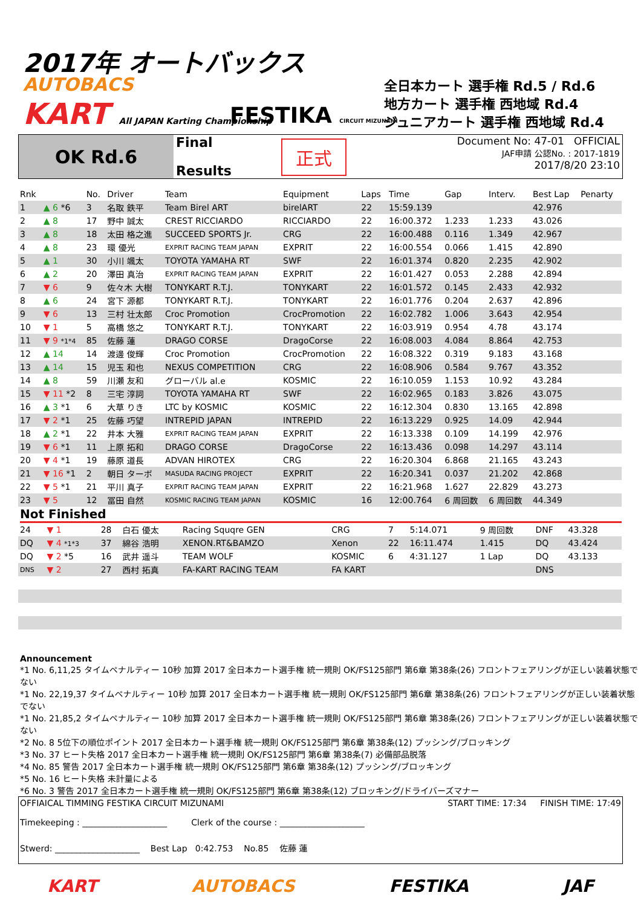2017年 オートバックス
AUTOBACS
KART All JAPAN Karting Championship
FESTIKA CIRCUIT MIZUNAMI
全日本カート 選手権 Rd.5 / Rd.6
地方カート 選手権 西地域 Rd.4
ジュニアカート 選手権 西地域 Rd.4
OK Rd.6
Final
Results
正式
Document No: 47-01 OFFICIAL
JAF申請 公認No. : 2017-1819
2017/8/20 23:10
| Rnk | | No. | Driver | Team | Equipment | Laps | Time | Gap | Interv. | Best Lap | Penarty |
| --- | --- | --- | --- | --- | --- | --- | --- | --- | --- | --- | --- |
| 1 | ▲ 6 *6 | 3 | 名取 鉄平 | Team Birel ART | birelART | 22 | 15:59.139 | | | 42.976 | |
| 2 | ▲ 8 | 17 | 野中 誠太 | CREST RICCIARDO | RICCIARDO | 22 | 16:00.372 | 1.233 | 1.233 | 43.026 | |
| 3 | ▲ 8 | 18 | 太田 格之進 | SUCCEED SPORTS Jr. | CRG | 22 | 16:00.488 | 0.116 | 1.349 | 42.967 | |
| 4 | ▲ 8 | 23 | 環 優光 | EXPRIT RACING TEAM JAPAN | EXPRIT | 22 | 16:00.554 | 0.066 | 1.415 | 42.890 | |
| 5 | ▲ 1 | 30 | 小川 颯太 | TOYOTA YAMAHA RT | SWF | 22 | 16:01.374 | 0.820 | 2.235 | 42.902 | |
| 6 | ▲ 2 | 20 | 澤田 真治 | EXPRIT RACING TEAM JAPAN | EXPRIT | 22 | 16:01.427 | 0.053 | 2.288 | 42.894 | |
| 7 | ▼ 6 | 9 | 佐々木 大樹 | TONYKART R.T.J. | TONYKART | 22 | 16:01.572 | 0.145 | 2.433 | 42.932 | |
| 8 | ▲ 6 | 24 | 宮下 源都 | TONYKART R.T.J. | TONYKART | 22 | 16:01.776 | 0.204 | 2.637 | 42.896 | |
| 9 | ▼ 6 | 13 | 三村 壮太郎 | Croc Promotion | CrocPromotion | 22 | 16:02.782 | 1.006 | 3.643 | 42.954 | |
| 10 | ▼ 1 | 5 | 高橋 悠之 | TONYKART R.T.J. | TONYKART | 22 | 16:03.919 | 0.954 | 4.78 | 43.174 | |
| 11 | ▼ 9 *1*4 | 85 | 佐藤 蓮 | DRAGO CORSE | DragoCorse | 22 | 16:08.003 | 4.084 | 8.864 | 42.753 | |
| 12 | ▲ 14 | 14 | 渡邊 俊輝 | Croc Promotion | CrocPromotion | 22 | 16:08.322 | 0.319 | 9.183 | 43.168 | |
| 13 | ▲ 14 | 15 | 児玉 和也 | NEXUS COMPETITION | CRG | 22 | 16:08.906 | 0.584 | 9.767 | 43.352 | |
| 14 | ▲ 8 | 59 | 川瀬 友和 | グローバル al.e | KOSMIC | 22 | 16:10.059 | 1.153 | 10.92 | 43.284 | |
| 15 | ▼ 11 *2 | 8 | 三宅 淳詞 | TOYOTA YAMAHA RT | SWF | 22 | 16:02.965 | 0.183 | 3.826 | 43.075 | |
| 16 | ▲ 3 *1 | 6 | 大草 りき | LTC by KOSMIC | KOSMIC | 22 | 16:12.304 | 0.830 | 13.165 | 42.898 | |
| 17 | ▼ 2 *1 | 25 | 佐藤 巧望 | INTREPID JAPAN | INTREPID | 22 | 16:13.229 | 0.925 | 14.09 | 42.944 | |
| 18 | ▲ 2 *1 | 22 | 井本 大雅 | EXPRIT RACING TEAM JAPAN | EXPRIT | 22 | 16:13.338 | 0.109 | 14.199 | 42.976 | |
| 19 | ▼ 6 *1 | 11 | 上原 拓和 | DRAGO CORSE | DragoCorse | 22 | 16:13.436 | 0.098 | 14.297 | 43.114 | |
| 20 | ▼ 4 *1 | 19 | 藤原 道長 | ADVAN HIROTEX | CRG | 22 | 16:20.304 | 6.868 | 21.165 | 43.243 | |
| 21 | ▼ 16 *1 | 2 | 朝日 ターボ | MASUDA RACING PROJECT | EXPRIT | 22 | 16:20.341 | 0.037 | 21.202 | 42.868 | |
| 22 | ▼ 5 *1 | 21 | 平川 真子 | EXPRIT RACING TEAM JAPAN | EXPRIT | 22 | 16:21.968 | 1.627 | 22.829 | 43.273 | |
| 23 | ▼ 5 | 12 | 冨田 自然 | KOSMIC RACING TEAM JAPAN | KOSMIC | 16 | 12:00.764 | 6 周回数 | 6 周回数 | 44.349 | |
Not Finished
| 24 | ▼ 1 | 28 | 白石 優太 | Racing Squqre GEN | CRG | 7 | 5:14.071 | 9 周回数 | DNF | 43.328 | |
| DQ | ▼ 4 *1*3 | 37 | 綿谷 浩明 | XENON.RT&BAMZO | Xenon | 22 | 16:11.474 | 1.415 | DQ | 43.424 | |
| DQ | ▼ 2 *5 | 16 | 武井 遥斗 | TEAM WOLF | KOSMIC | 6 | 4:31.127 | 1 Lap | DQ | 43.133 | |
| DNS | ▼ 2 | 27 | 西村 拓真 | FA-KART RACING TEAM | FA KART | | | | DNS | | |
Announcement
*1 No. 6,11,25 タイムペナルティー 10秒 加算 2017 全日本カート選手権 統一規則 OK/FS125部門 第6章 第38条(26) フロントフェアリングが正しい装着状態でない
*1 No. 22,19,37 タイムペナルティー 10秒 加算 2017 全日本カート選手権 統一規則 OK/FS125部門 第6章 第38条(26) フロントフェアリングが正しい装着状態でない
*1 No. 21,85,2 タイムペナルティー 10秒 加算 2017 全日本カート選手権 統一規則 OK/FS125部門 第6章 第38条(26) フロントフェアリングが正しい装着状態でない
*2 No. 8 5位下の順位ポイント 2017 全日本カート選手権 統一規則 OK/FS125部門 第6章 第38条(12) プッシング/ブロッキング
*3 No. 37 ヒート失格 2017 全日本カート選手権 統一規則 OK/FS125部門 第6章 第38条(7) 必備部品脱落
*4 No. 85 警告 2017 全日本カート選手権 統一規則 OK/FS125部門 第6章 第38条(12) プッシング/ブロッキング
*5 No. 16 ヒート失格 未計量による
*6 No. 3 警告 2017 全日本カート選手権 統一規則 OK/FS125部門 第6章 第38条(12) ブロッキング/ドライバーズマナー
OFFIAICAL TIMMING FESTIKA CIRCUIT MIZUNAMI START TIME: 17:34 FINISH TIME: 17:49
Timekeeping : ____________________ Clerk of the course : ____________________
Stwerd: ____________________ Best Lap 0:42.753 No.85 佐藤 蓮
KART AUTOBACS FESTIKA JAF